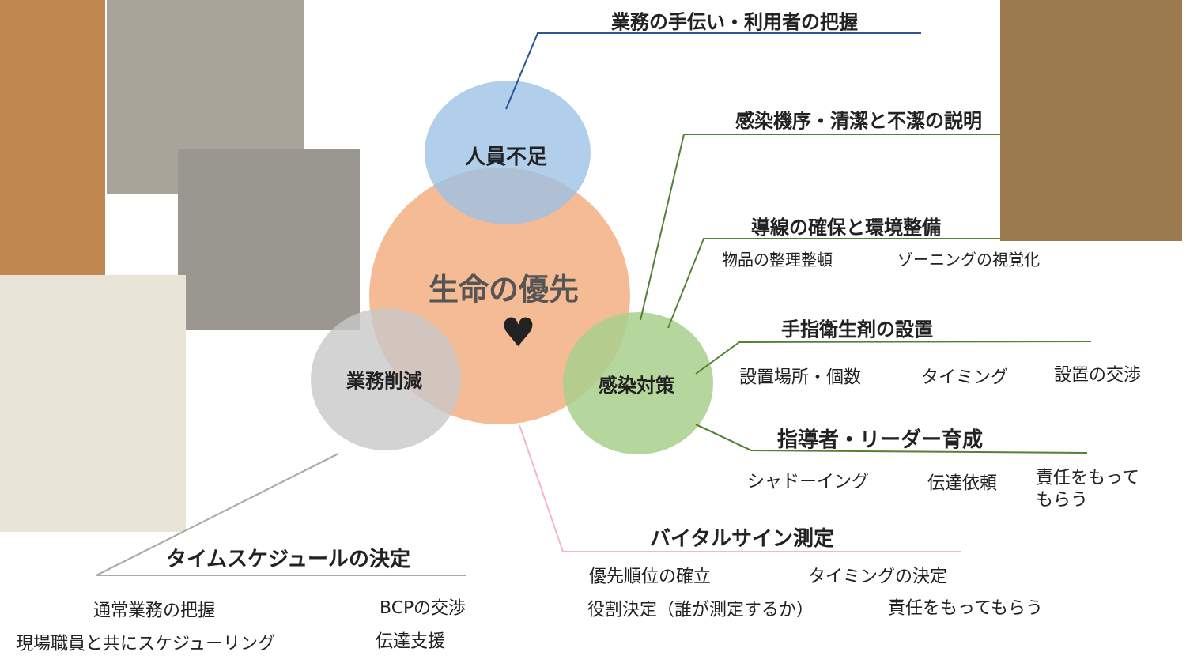人員不足
生命の優先
♥
業務削減 感染対策
業務の手伝い・利用者の把握
感染機序・清潔と不潔の説明
導線の確保と環境整備
物品の整理整頓 ゾーニングの視覚化
手指衛生剤の設置
設置場所・個数 タイミング 設置の交渉
指導者・リーダー育成
シャドーイング 伝達依頼
責任をもって
もらう
バイタルサイン測定
優先順位の確立 タイミングの決定
役割決定（誰が測定するか） 責任をもってもらう
タイムスケジュールの決定
通常業務の把握 BCPの交渉
現場職員と共にスケジューリング 伝達支援